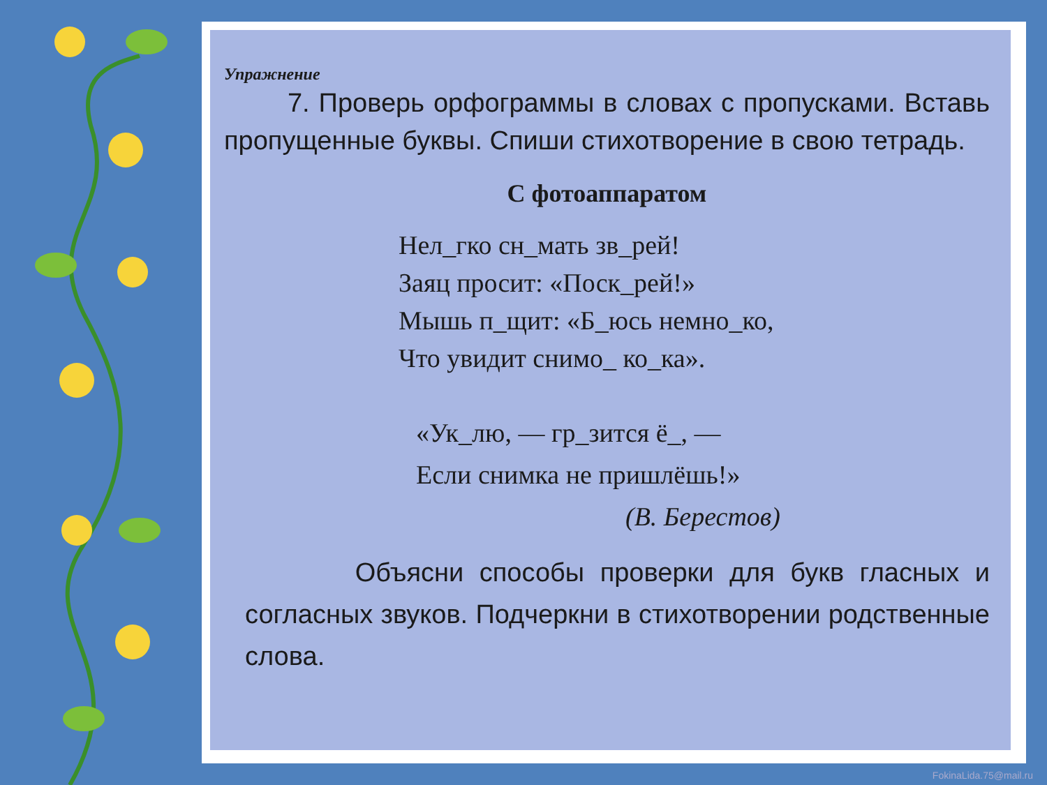Упражнение
7. Проверь орфограммы в словах с пропусками. Вставь пропущенные буквы. Спиши стихотворение в свою тетрадь.
С фотоаппаратом
Нел_гко сн_мать зв_рей!
Заяц просит: «Поск_рей!»
Мышь п_щит: «Б_юсь немно_ко,
Что увидит снимо_ ко_ка».
«Ук_лю, — гр_зится ё_, —
Если снимка не пришлёшь!»
(В. Берестов)
Объясни способы проверки для букв гласных и согласных звуков. Подчеркни в стихотворении родственные слова.
FokinaLida.75@mail.ru